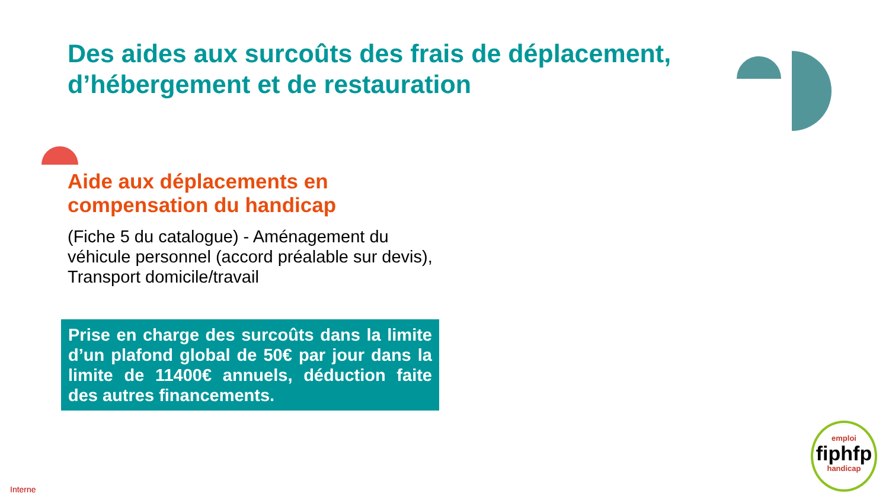Des aides aux surcoûts des frais de déplacement, d’hébergement et de restauration
Aide aux déplacements en
compensation du handicap
(Fiche 5 du catalogue) - Aménagement du véhicule personnel (accord préalable sur devis), Transport domicile/travail
Prise en charge des surcoûts dans la limite d’un plafond global de 50€ par jour dans la limite de 11400€ annuels, déduction faite des autres financements.
emploi
fiphfp
handicap
Interne